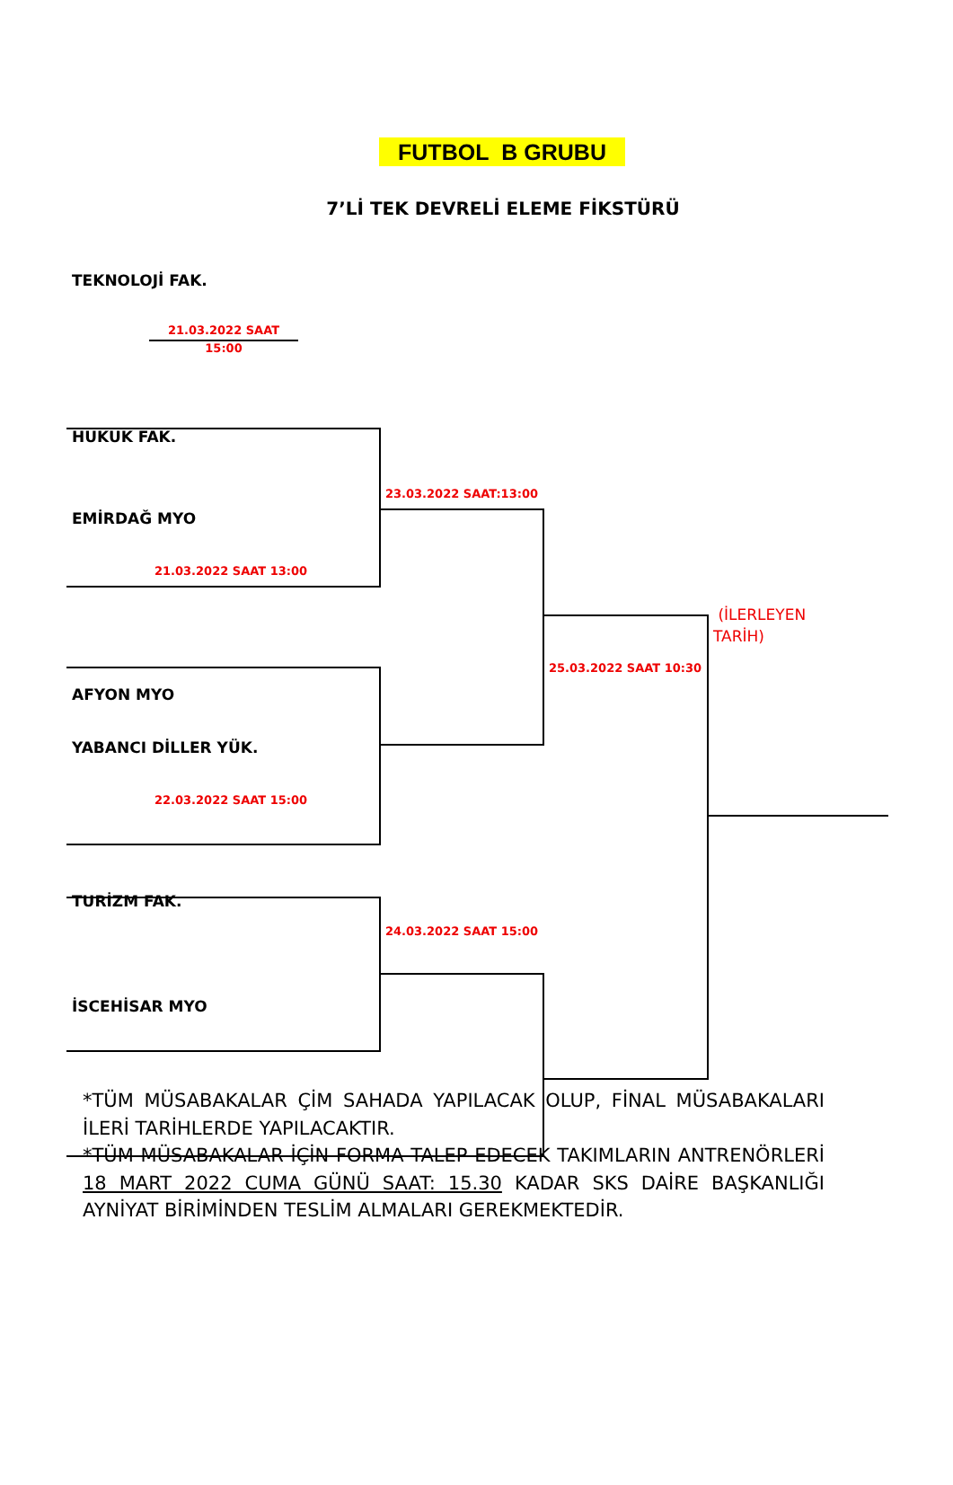FUTBOL B GRUBU
7’Lİ TEK DEVRELİ ELEME FİKSTÜRÜ
TEKNOLOJİ FAK.
21.03.2022 SAAT 15:00
HUKUK FAK.
23.03.2022 SAAT:13:00
EMİRDAĞ MYO
21.03.2022 SAAT 13:00
(İLERLEYEN
TARİH)
25.03.2022 SAAT 10:30
AFYON MYO
YABANCI DİLLER YÜK.
22.03.2022 SAAT 15:00
TURİZM FAK.
24.03.2022 SAAT 15:00
İSCEHİSAR MYO
*TÜM MÜSABAKALAR ÇİM SAHADA YAPILACAK OLUP, FİNAL MÜSABAKALARI İLERİ TARİHLERDE YAPILACAKTIR.
*TÜM MÜSABAKALAR İÇİN FORMA TALEP EDECEK TAKIMLARIN ANTRENÖRLERİ 18 MART 2022 CUMA GÜNÜ SAAT: 15.30 KADAR SKS DAİRE BAŞKANLIĞI AYNİYAT BİRİMİNDEN TESLİM ALMALARI GEREKMEKTEDİR.